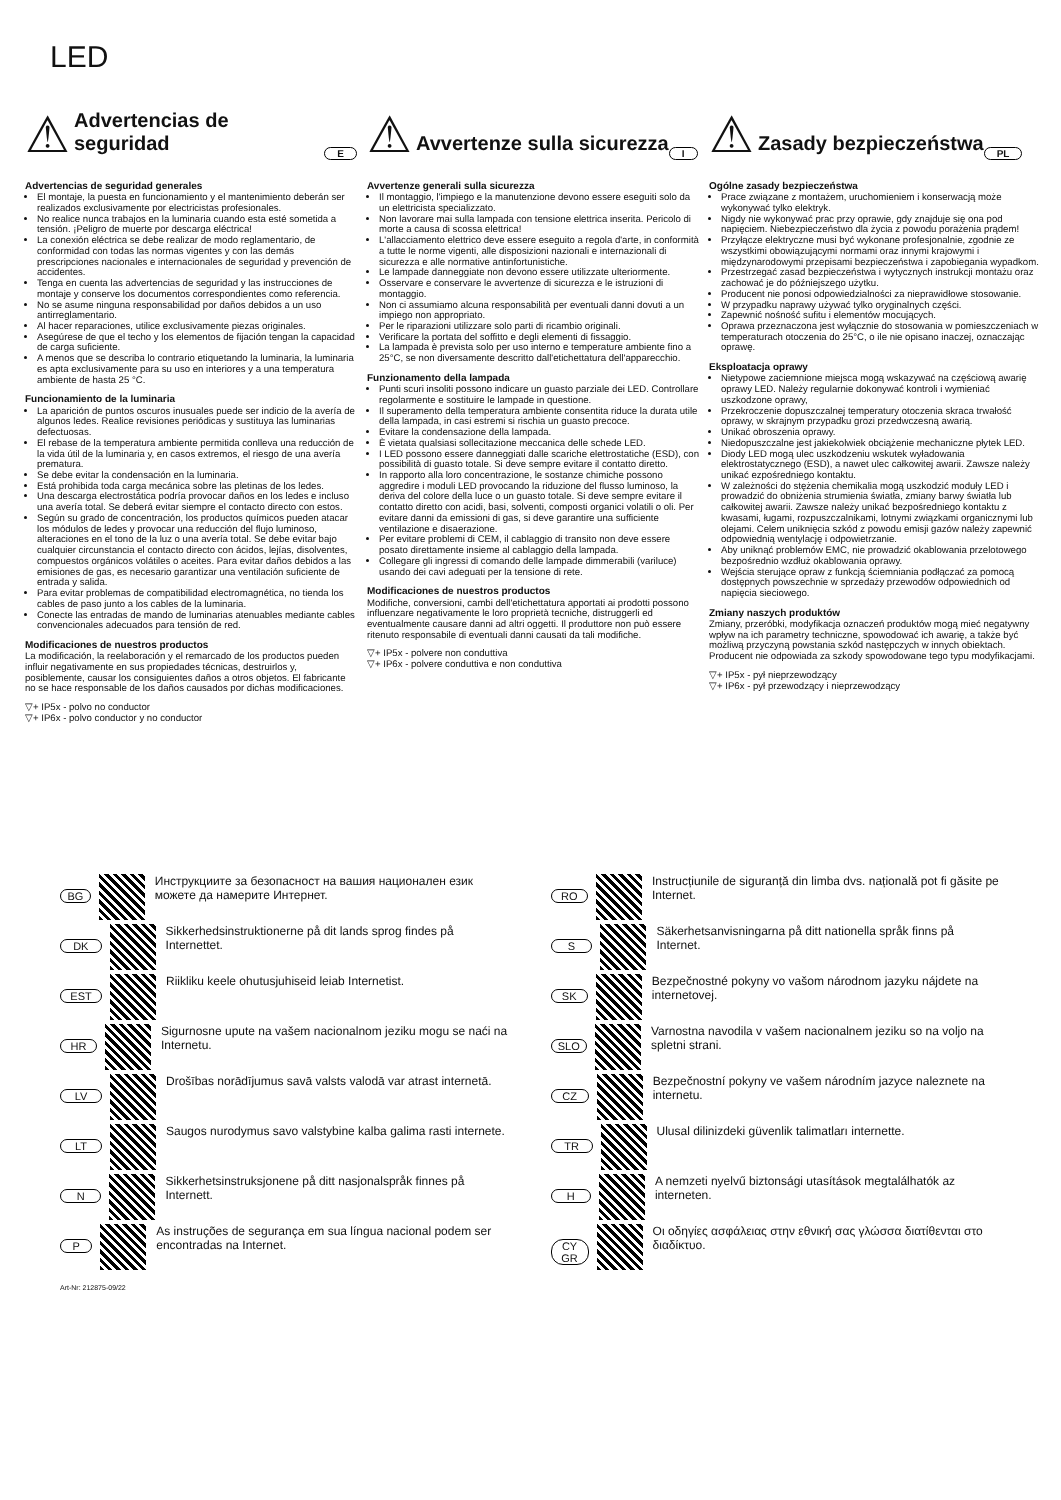LED
⚠
Advertencias de seguridad
E
Advertencias de seguridad generales
El montaje, la puesta en funcionamiento y el mantenimiento deberán ser realizados exclusivamente por electricistas profesionales.
No realice nunca trabajos en la luminaria cuando esta esté sometida a tensión. ¡Peligro de muerte por descarga eléctrica!
La conexión eléctrica se debe realizar de modo reglamentario, de conformidad con todas las normas vigentes y con las demás prescripciones nacionales e internacionales de seguridad y prevención de accidentes.
Tenga en cuenta las advertencias de seguridad y las instrucciones de montaje y conserve los documentos correspondientes como referencia.
No se asume ninguna responsabilidad por daños debidos a un uso antirreglamentario.
Al hacer reparaciones, utilice exclusivamente piezas originales.
Asegúrese de que el techo y los elementos de fijación tengan la capacidad de carga suficiente.
A menos que se describa lo contrario etiquetando la luminaria, la luminaria es apta exclusivamente para su uso en interiores y a una temperatura ambiente de hasta 25 °C.
Funcionamiento de la luminaria
La aparición de puntos oscuros inusuales puede ser indicio de la avería de algunos ledes. Realice revisiones periódicas y sustituya las luminarias defectuosas.
El rebase de la temperatura ambiente permitida conlleva una reducción de la vida útil de la luminaria y, en casos extremos, el riesgo de una avería prematura.
Se debe evitar la condensación en la luminaria.
Está prohibida toda carga mecánica sobre las pletinas de los ledes.
Una descarga electrostática podría provocar daños en los ledes e incluso una avería total. Se deberá evitar siempre el contacto directo con estos.
Según su grado de concentración, los productos químicos pueden atacar los módulos de ledes y provocar una reducción del flujo luminoso, alteraciones en el tono de la luz o una avería total. Se debe evitar bajo cualquier circunstancia el contacto directo con ácidos, lejías, disolventes, compuestos orgánicos volátiles o aceites. Para evitar daños debidos a las emisiones de gas, es necesario garantizar una ventilación suficiente de entrada y salida.
Para evitar problemas de compatibilidad electromagnética, no tienda los cables de paso junto a los cables de la luminaria.
Conecte las entradas de mando de luminarias atenuables mediante cables convencionales adecuados para tensión de red.
Modificaciones de nuestros productos
La modificación, la reelaboración y el remarcado de los productos pueden influir negativamente en sus propiedades técnicas, destruirlos y, posiblemente, causar los consiguientes daños a otros objetos. El fabricante no se hace responsable de los daños causados por dichas modificaciones.
▽+ IP5x - polvo no conductor
▽+ IP6x - polvo conductor y no conductor
⚠
Avvertenze sulla sicurezza
I
Avvertenze generali sulla sicurezza
Il montaggio, l'impiego e la manutenzione devono essere eseguiti solo da un elettricista specializzato.
Non lavorare mai sulla lampada con tensione elettrica inserita. Pericolo di morte a causa di scossa elettrica!
L'allacciamento elettrico deve essere eseguito a regola d'arte, in conformità a tutte le norme vigenti, alle disposizioni nazionali e internazionali di sicurezza e alle normative antinfortunistiche.
Le lampade danneggiate non devono essere utilizzate ulteriormente.
Osservare e conservare le avvertenze di sicurezza e le istruzioni di montaggio.
Non ci assumiamo alcuna responsabilità per eventuali danni dovuti a un impiego non appropriato.
Per le riparazioni utilizzare solo parti di ricambio originali.
Verificare la portata del soffitto e degli elementi di fissaggio.
La lampada è prevista solo per uso interno e temperature ambiente fino a 25°C, se non diversamente descritto dall'etichettatura dell'apparecchio.
Funzionamento della lampada
Punti scuri insoliti possono indicare un guasto parziale dei LED. Controllare regolarmente e sostituire le lampade in questione.
Il superamento della temperatura ambiente consentita riduce la durata utile della lampada, in casi estremi si rischia un guasto precoce.
Evitare la condensazione della lampada.
È vietata qualsiasi sollecitazione meccanica delle schede LED.
I LED possono essere danneggiati dalle scariche elettrostatiche (ESD), con possibilità di guasto totale. Si deve sempre evitare il contatto diretto.
In rapporto alla loro concentrazione, le sostanze chimiche possono aggredire i moduli LED provocando la riduzione del flusso luminoso, la deriva del colore della luce o un guasto totale. Si deve sempre evitare il contatto diretto con acidi, basi, solventi, composti organici volatili o oli. Per evitare danni da emissioni di gas, si deve garantire una sufficiente ventilazione e disaerazione.
Per evitare problemi di CEM, il cablaggio di transito non deve essere posato direttamente insieme al cablaggio della lampada.
Collegare gli ingressi di comando delle lampade dimmerabili (variluce) usando dei cavi adeguati per la tensione di rete.
Modificaciones de nuestros productos
Modifiche, conversioni, cambi dell'etichettatura apportati ai prodotti possono influenzare negativamente le loro proprietà tecniche, distruggerli ed eventualmente causare danni ad altri oggetti. Il produttore non può essere ritenuto responsabile di eventuali danni causati da tali modifiche.
▽+ IP5x - polvere non conduttiva
▽+ IP6x - polvere conduttiva e non conduttiva
⚠
Zasady bezpieczeństwa
PL
Ogólne zasady bezpieczeństwa
Prace związane z montażem, uruchomieniem i konserwacją może wykonywać tylko elektryk.
Nigdy nie wykonywać prac przy oprawie, gdy znajduje się ona pod napięciem. Niebezpieczeństwo dla życia z powodu porażenia prądem!
Przyłącze elektryczne musi być wykonane profesjonalnie, zgodnie ze wszystkimi obowiązującymi normami oraz innymi krajowymi i międzynarodowymi przepisami bezpieczeństwa i zapobiegania wypadkom.
Przestrzegać zasad bezpieczeństwa i wytycznych instrukcji montażu oraz zachować je do późniejszego użytku.
Producent nie ponosi odpowiedzialności za nieprawidłowe stosowanie.
W przypadku naprawy używać tylko oryginalnych części.
Zapewnić nośność sufitu i elementów mocujących.
Oprawa przeznaczona jest wyłącznie do stosowania w pomieszczeniach w temperaturach otoczenia do 25°C, o ile nie opisano inaczej, oznaczając oprawę.
Eksploatacja oprawy
Nietypowe zaciemnione miejsca mogą wskazywać na częściową awarię oprawy LED. Należy regularnie dokonywać kontroli i wymieniać uszkodzone oprawy,
Przekroczenie dopuszczalnej temperatury otoczenia skraca trwałość oprawy, w skrajnym przypadku grozi przedwczesną awarią.
Unikać obroszenia oprawy.
Niedopuszczalne jest jakiekolwiek obciążenie mechaniczne płytek LED.
Diody LED mogą ulec uszkodzeniu wskutek wyładowania elektrostatycznego (ESD), a nawet ulec całkowitej awarii. Zawsze należy unikać ezpośredniego kontaktu.
W zależności do stężenia chemikalia mogą uszkodzić moduły LED i prowadzić do obniżenia strumienia światła, zmiany barwy światła lub całkowitej awarii. Zawsze należy unikać bezpośredniego kontaktu z kwasami, ługami, rozpuszczalnikami, lotnymi związkami organicznymi lub olejami. Celem uniknięcia szkód z powodu emisji gazów należy zapewnić odpowiednią wentylację i odpowietrzanie.
Aby uniknąć problemów EMC, nie prowadzić okablowania przelotowego bezpośrednio wzdłuż okablowania oprawy.
Wejścia sterujące opraw z funkcją ściemniania podłączać za pomocą dostępnych powszechnie w sprzedaży przewodów odpowiednich od napięcia sieciowego.
Zmiany naszych produktów
Zmiany, przeróbki, modyfikacja oznaczeń produktów mogą mieć negatywny wpływ na ich parametry techniczne, spowodować ich awarię, a także być możliwą przyczyną powstania szkód następczych w innych obiektach. Producent nie odpowiada za szkody spowodowane tego typu modyfikacjami.
▽+ IP5x - pył nieprzewodzący
▽+ IP6x - pył przewodzący i nieprzewodzący
BG Инструкциите за безопасност на вашия национален език можете да намерите Интернет.
DK Sikkerhedsinstruktionerne på dit lands sprog findes på Internettet.
EST Riikliku keele ohutusjuhiseid leiab Internetist.
HR Sigurnosne upute na vašem nacionalnom jeziku mogu se naći na Internetu.
LV Drošības norādījumus savā valsts valodā var atrast internetā.
LT Saugos nurodymus savo valstybine kalba galima rasti internete.
N Sikkerhetsinstruksjonene på ditt nasjonalspråk finnes på Internett.
P As instruções de segurança em sua língua nacional podem ser encontradas na Internet.
RO Instrucțiunile de siguranță din limba dvs. națională pot fi găsite pe Internet.
S Säkerhetsanvisningarna på ditt nationella språk finns på Internet.
SK Bezpečnostné pokyny vo vašom národnom jazyku nájdete na internetovej.
SLO Varnostna navodila v vašem nacionalnem jeziku so na voljo na spletni strani.
CZ Bezpečnostní pokyny ve vašem národním jazyce naleznete na internetu.
TR Ulusal dilinizdeki güvenlik talimatları internette.
H A nemzeti nyelvű biztonsági utasítások megtalálhatók az interneten.
CY
GR Οι οδηγίες ασφάλειας στην εθνική σας γλώσσα διατίθενται στο διαδίκτυο.
Art-Nr: 212875-09/22